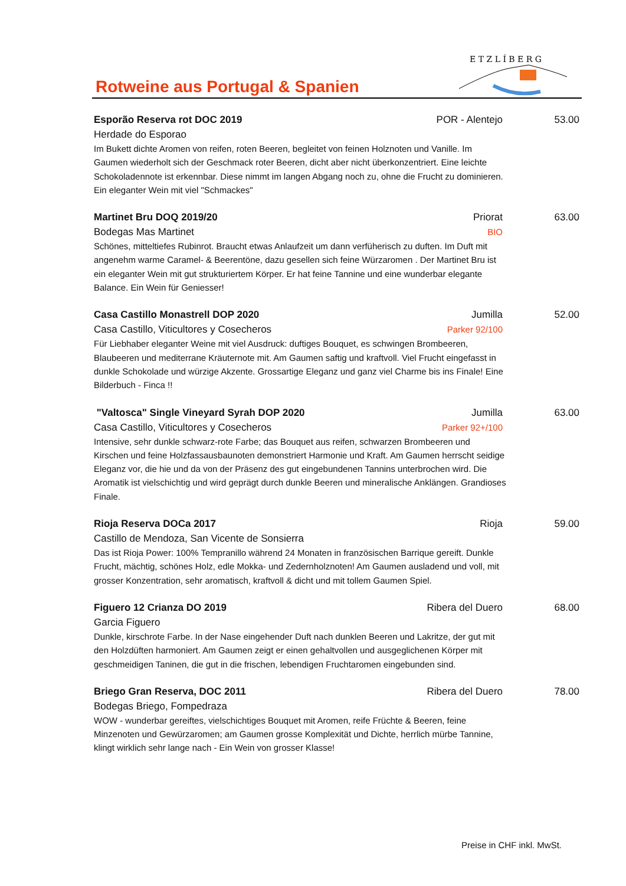Rotweine aus Portugal & Spanien
E T Z L Í B E R G
Esporão Reserva rot DOC 2019 POR - Alentejo 53.00
Herdade do Esporao
Im Bukett dichte Aromen von reifen, roten Beeren, begleitet von feinen Holznoten und Vanille. Im Gaumen wiederholt sich der Geschmack roter Beeren, dicht aber nicht überkonzentriert. Eine leichte Schokoladennote ist erkennbar. Diese nimmt im langen Abgang noch zu, ohne die Frucht zu dominieren. Ein eleganter Wein mit viel "Schmackes"
Martinet Bru DOQ 2019/20 Priorat 63.00
Bodegas Mas Martinet BIO
Schönes, mitteltiefes Rubinrot. Braucht etwas Anlaufzeit um dann verfüherisch zu duften. Im Duft mit angenehm warme Caramel- & Beerentöne, dazu gesellen sich feine Würzaromen . Der Martinet Bru ist ein eleganter Wein mit gut strukturiertem Körper. Er hat feine Tannine und eine wunderbar elegante Balance. Ein Wein für Geniesser!
Casa Castillo Monastrell DOP 2020 Jumilla 52.00
Casa Castillo, Viticultores y Cosecheros Parker 92/100
Für Liebhaber eleganter Weine mit viel Ausdruck: duftiges Bouquet, es schwingen Brombeeren, Blaubeeren und mediterrane Kräuternote mit. Am Gaumen saftig und kraftvoll. Viel Frucht eingefasst in dunkle Schokolade und würzige Akzente. Grossartige Eleganz und ganz viel Charme bis ins Finale! Eine Bilderbuch - Finca !!
"Valtosca" Single Vineyard Syrah DOP 2020 Jumilla 63.00
Casa Castillo, Viticultores y Cosecheros Parker 92+/100
Intensive, sehr dunkle schwarz-rote Farbe; das Bouquet aus reifen, schwarzen Brombeeren und Kirschen und feine Holzfassausbaunoten demonstriert Harmonie und Kraft. Am Gaumen herrscht seidige Eleganz vor, die hie und da von der Präsenz des gut eingebundenen Tannins unterbrochen wird. Die Aromatik ist vielschichtig und wird geprägt durch dunkle Beeren und mineralische Anklängen. Grandioses Finale.
Rioja Reserva DOCa 2017 Rioja 59.00
Castillo de Mendoza, San Vicente de Sonsierra
Das ist Rioja Power: 100% Tempranillo während 24 Monaten in französischen Barrique gereift. Dunkle Frucht, mächtig, schönes Holz, edle Mokka- und Zedernholznoten! Am Gaumen ausladend und voll, mit grosser Konzentration, sehr aromatisch, kraftvoll & dicht und mit tollem Gaumen Spiel.
Figuero 12 Crianza DO 2019 Ribera del Duero 68.00
Garcia Figuero
Dunkle, kirschrote Farbe. In der Nase eingehender Duft nach dunklen Beeren und Lakritze, der gut mit den Holzdüften harmoniert. Am Gaumen zeigt er einen gehaltvollen und ausgeglichenen Körper mit geschmeidigen Taninen, die gut in die frischen, lebendigen Fruchtaromen eingebunden sind.
Briego Gran Reserva, DOC 2011 Ribera del Duero 78.00
Bodegas Briego, Fompedraza
WOW - wunderbar gereiftes, vielschichtiges Bouquet mit Aromen, reife Früchte & Beeren, feine Minzenoten und Gewürzaromen; am Gaumen grosse Komplexität und Dichte, herrlich mürbe Tannine, klingt wirklich sehr lange nach - Ein Wein von grosser Klasse!
Preise in CHF inkl. MwSt.